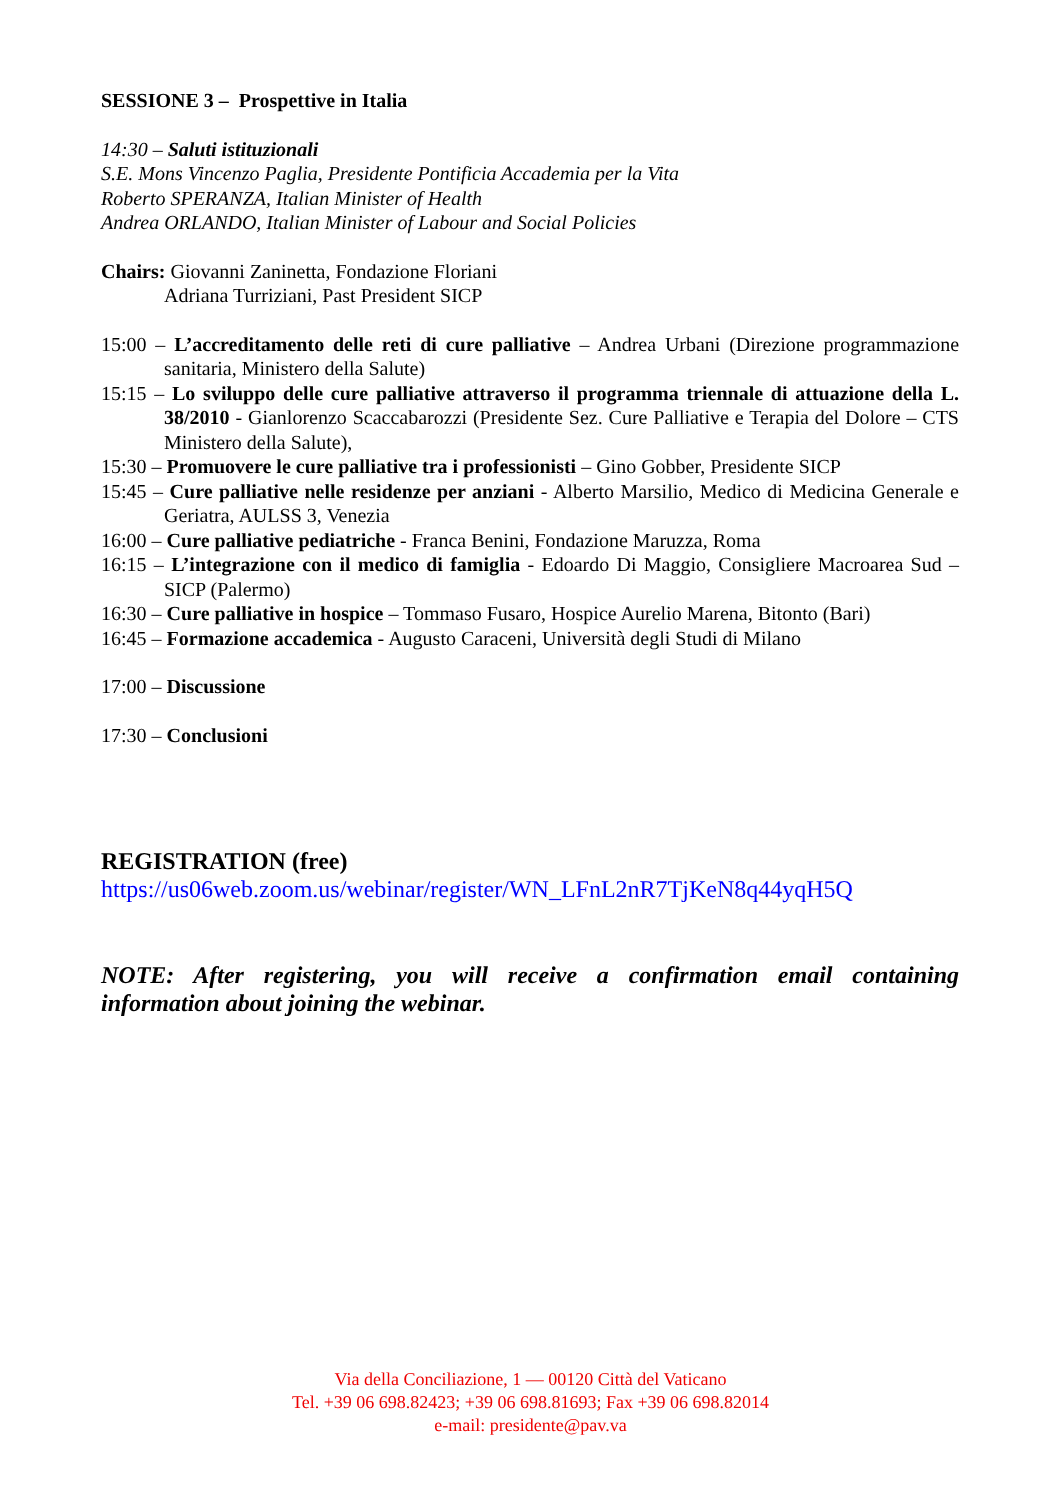SESSIONE 3 – Prospettive in Italia
14:30 – Saluti istituzionali
S.E. Mons Vincenzo Paglia, Presidente Pontificia Accademia per la Vita
Roberto SPERANZA, Italian Minister of Health
Andrea ORLANDO, Italian Minister of Labour and Social Policies
Chairs: Giovanni Zaninetta, Fondazione Floriani
Adriana Turriziani, Past President SICP
15:00 – L’accreditamento delle reti di cure palliative – Andrea Urbani (Direzione programmazione sanitaria, Ministero della Salute)
15:15 – Lo sviluppo delle cure palliative attraverso il programma triennale di attuazione della L. 38/2010 - Gianlorenzo Scaccabarozzi (Presidente Sez. Cure Palliative e Terapia del Dolore – CTS Ministero della Salute),
15:30 – Promuovere le cure palliative tra i professionisti – Gino Gobber, Presidente SICP
15:45 – Cure palliative nelle residenze per anziani - Alberto Marsilio, Medico di Medicina Generale e Geriatra, AULSS 3, Venezia
16:00 – Cure palliative pediatriche - Franca Benini, Fondazione Maruzza, Roma
16:15 – L’integrazione con il medico di famiglia - Edoardo Di Maggio, Consigliere Macroarea Sud – SICP (Palermo)
16:30 – Cure palliative in hospice – Tommaso Fusaro, Hospice Aurelio Marena, Bitonto (Bari)
16:45 – Formazione accademica - Augusto Caraceni, Università degli Studi di Milano
17:00 – Discussione
17:30 – Conclusioni
REGISTRATION (free)
https://us06web.zoom.us/webinar/register/WN_LFnL2nR7TjKeN8q44yqH5Q
NOTE: After registering, you will receive a confirmation email containing information about joining the webinar.
Via della Conciliazione, 1 — 00120 Città del Vaticano
Tel. +39 06 698.82423; +39 06 698.81693; Fax +39 06 698.82014
e-mail: presidente@pav.va